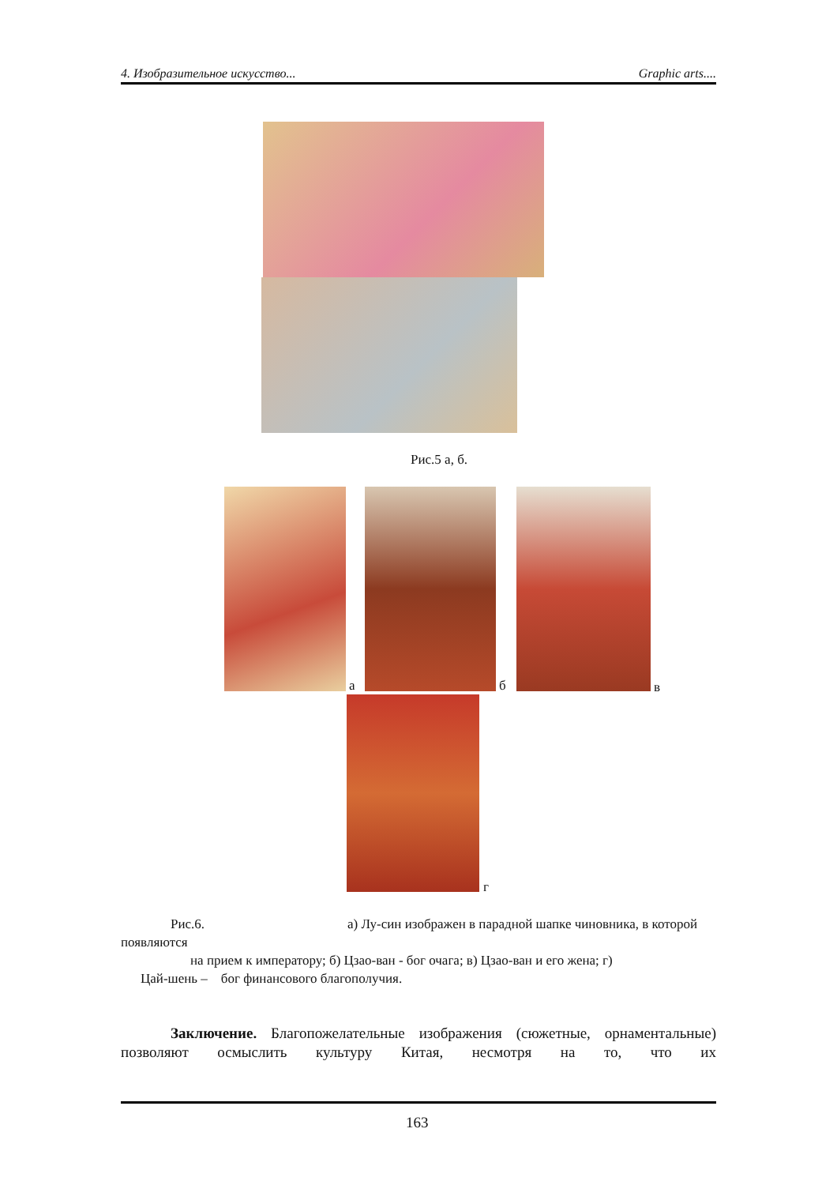4. Изобразительное искусство... Graphic arts....
Рис.5 а, б.
а б в
г
Рис.6. а) Лу-син изображен в парадной шапке чиновника, в которой
появляются
на прием к императору; б) Цзао-ван - бог очага; в) Цзао-ван и его жена; г)
Цай-шень – бог финансового благополучия.
Заключение. Благопожелательные изображения (сюжетные, орнаментальные) позволяют осмыслить культуру Китая, несмотря на то, что их
163